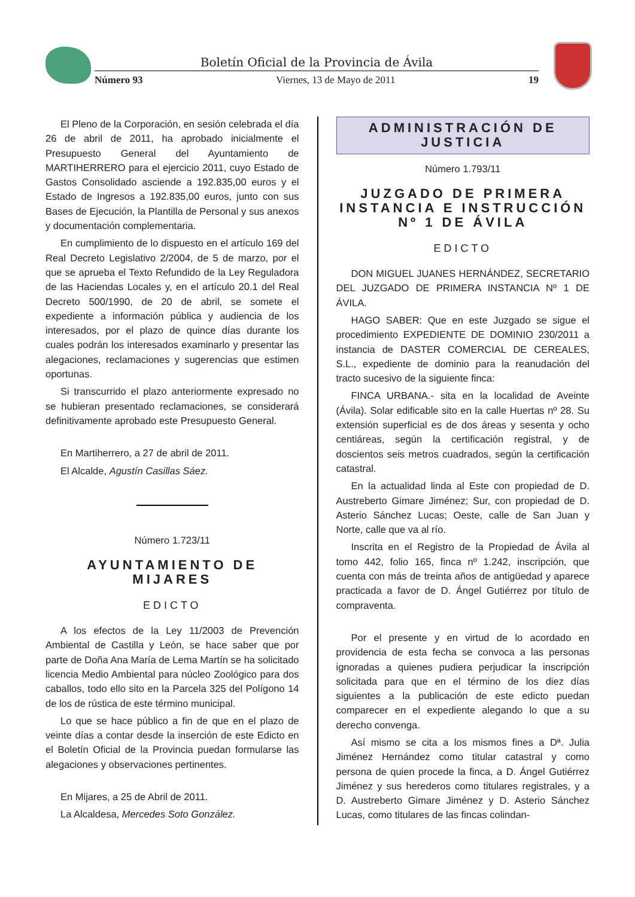Boletín Oficial de la Provincia de Ávila
Número 93 Viernes, 13 de Mayo de 2011 19
El Pleno de la Corporación, en sesión celebrada el día 26 de abril de 2011, ha aprobado inicialmente el Presupuesto General del Ayuntamiento de MARTIHERRERO para el ejercicio 2011, cuyo Estado de Gastos Consolidado asciende a 192.835,00 euros y el Estado de Ingresos a 192.835,00 euros, junto con sus Bases de Ejecución, la Plantilla de Personal y sus anexos y documentación complementaria.
En cumplimiento de lo dispuesto en el artículo 169 del Real Decreto Legislativo 2/2004, de 5 de marzo, por el que se aprueba el Texto Refundido de la Ley Reguladora de las Haciendas Locales y, en el artículo 20.1 del Real Decreto 500/1990, de 20 de abril, se somete el expediente a información pública y audiencia de los interesados, por el plazo de quince días durante los cuales podrán los interesados examinarlo y presentar las alegaciones, reclamaciones y sugerencias que estimen oportunas.
Si transcurrido el plazo anteriormente expresado no se hubieran presentado reclamaciones, se considerará definitivamente aprobado este Presupuesto General.
En Martiherrero, a 27 de abril de 2011.
El Alcalde, Agustín Casillas Sáez.
Número 1.723/11
AYUNTAMIENTO DE MIJARES
EDICTO
A los efectos de la Ley 11/2003 de Prevención Ambiental de Castilla y León, se hace saber que por parte de Doña Ana María de Lema Martín se ha solicitado licencia Medio Ambiental para núcleo Zoológico para dos caballos, todo ello sito en la Parcela 325 del Polígono 14 de los de rústica de este término municipal.
Lo que se hace público a fin de que en el plazo de veinte días a contar desde la inserción de este Edicto en el Boletín Oficial de la Provincia puedan formularse las alegaciones y observaciones pertinentes.
En Mijares, a 25 de Abril de 2011.
La Alcaldesa, Mercedes Soto González.
ADMINISTRACIÓN DE JUSTICIA
Número 1.793/11
JUZGADO DE PRIMERA INSTANCIA E INSTRUCCIÓN Nº 1 DE ÁVILA
EDICTO
DON MIGUEL JUANES HERNÁNDEZ, SECRETARIO DEL JUZGADO DE PRIMERA INSTANCIA Nº 1 DE ÁVILA.
HAGO SABER: Que en este Juzgado se sigue el procedimiento EXPEDIENTE DE DOMINIO 230/2011 a instancia de DASTER COMERCIAL DE CEREALES, S.L., expediente de dominio para la reanudación del tracto sucesivo de la siguiente finca:
FINCA URBANA.- sita en la localidad de Aveinte (Ávila). Solar edificable sito en la calle Huertas nº 28. Su extensión superficial es de dos áreas y sesenta y ocho centiáreas, según la certificación registral, y de doscientos seis metros cuadrados, según la certificación catastral.
En la actualidad linda al Este con propiedad de D. Austreberto Gimare Jiménez; Sur, con propiedad de D. Asterio Sánchez Lucas; Oeste, calle de San Juan y Norte, calle que va al río.
Inscrita en el Registro de la Propiedad de Ávila al tomo 442, folio 165, finca nº 1.242, inscripción, que cuenta con más de treinta años de antigüedad y aparece practicada a favor de D. Ángel Gutiérrez por título de compraventa.
Por el presente y en virtud de lo acordado en providencia de esta fecha se convoca a las personas ignoradas a quienes pudiera perjudicar la inscripción solicitada para que en el término de los diez días siguientes a la publicación de este edicto puedan comparecer en el expediente alegando lo que a su derecho convenga.
Así mismo se cita a los mismos fines a Dª. Julia Jiménez Hernández como titular catastral y como persona de quien procede la finca, a D. Ángel Gutiérrez Jiménez y sus herederos como titulares registrales, y a D. Austreberto Gimare Jiménez y D. Asterio Sánchez Lucas, como titulares de las fincas colindan-